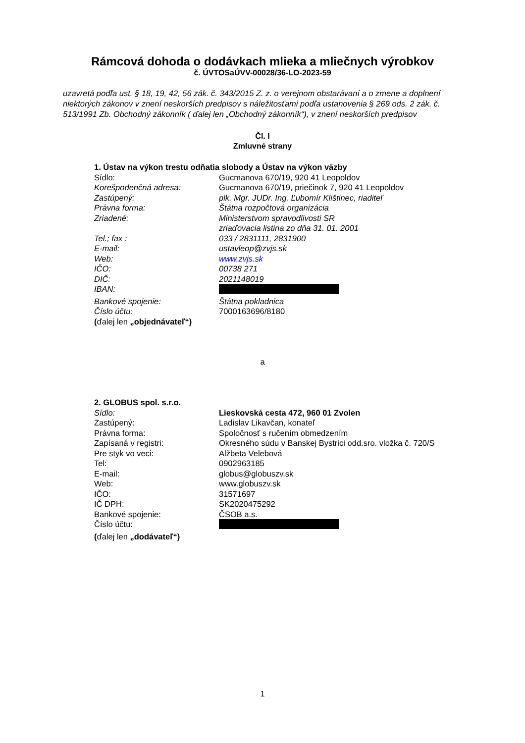Rámcová dohoda o dodávkach mlieka a mliečnych výrobkov
č. ÚVTOSaÚVV-00028/36-LO-2023-59
uzavretá podľa ust. § 18, 19, 42, 56 zák. č. 343/2015 Z. z. o verejnom obstarávaní a o zmene a doplnení niektorých zákonov v znení neskorších predpisov s náležitosťami podľa ustanovenia § 269 ods. 2 zák. č. 513/1991 Zb. Obchodný zákonník ( ďalej len „Obchodný zákonník“), v znení neskorších predpisov
Čl. I
Zmluvné strany
1. Ústav na výkon trestu odňatia slobody a Ústav na výkon väzby
Sídlo: Gucmanova 670/19, 920 41 Leopoldov
Korešpodenčná adresa: Gucmanova 670/19, priečinok 7, 920 41 Leopoldov
Zastúpený: plk. Mgr. JUDr. Ing. Ľubomír Klištinec, riaditeľ
Právna forma: Štátna rozpočtová organizácia
Zriadené: Ministerstvom spravodlivosti SR
zriaďovacia listina zo dňa 31. 01. 2001
Tel.; fax : 033 / 2831111, 2831900
E-mail: ustavleop@zvjs.sk
Web: www.zvjs.sk
IČO: 00738 271
DIČ: 2021148019
IBAN:
Bankové spojenie: Štátna pokladnica
Číslo účtu: 7000163696/8180
(ďalej len „objednávateľ“)
a
2. GLOBUS spol. s.r.o.
Sídlo: Lieskovská cesta 472, 960 01 Zvolen
Zastúpený: Ladislav Likavčan, konateľ
Právna forma: Spoločnosť s ručením obmedzením
Zapísaná v registri: Okresného súdu v Banskej Bystrici odd.sro. vložka č. 720/S
Pre styk vo veci: Alžbeta Velebová
Tel: 0902963185
E-mail: globus@globuszv.sk
Web: www.globuszv.sk
IČO: 31571697
IČ DPH: SK2020475292
Bankové spojenie: ČSOB a.s.
Číslo účtu:
(ďalej len „dodávateľ“)
1